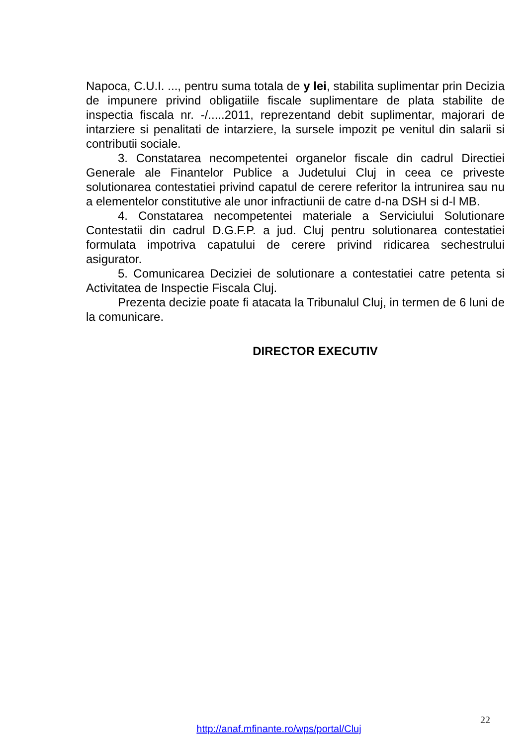Napoca, C.U.I. ..., pentru suma totala de y lei, stabilita suplimentar prin Decizia de impunere privind obligatiile fiscale suplimentare de plata stabilite de inspectia fiscala nr. -/.....2011, reprezentand debit suplimentar, majorari de intarziere si penalitati de intarziere, la sursele impozit pe venitul din salarii si contributii sociale.
3. Constatarea necompetentei organelor fiscale din cadrul Directiei Generale ale Finantelor Publice a Judetului Cluj in ceea ce priveste solutionarea contestatiei privind capatul de cerere referitor la intrunirea sau nu a elementelor constitutive ale unor infractiunii de catre d-na DSH si d-l MB.
4. Constatarea necompetentei materiale a Serviciului Solutionare Contestatii din cadrul D.G.F.P. a jud. Cluj pentru solutionarea contestatiei formulata impotriva capatului de cerere privind ridicarea sechestrului asigurator.
5. Comunicarea Deciziei de solutionare a contestatiei catre petenta si Activitatea de Inspectie Fiscala Cluj.
Prezenta decizie poate fi atacata la Tribunalul Cluj, in termen de 6 luni de la comunicare.
DIRECTOR EXECUTIV
22
http://anaf.mfinante.ro/wps/portal/Cluj